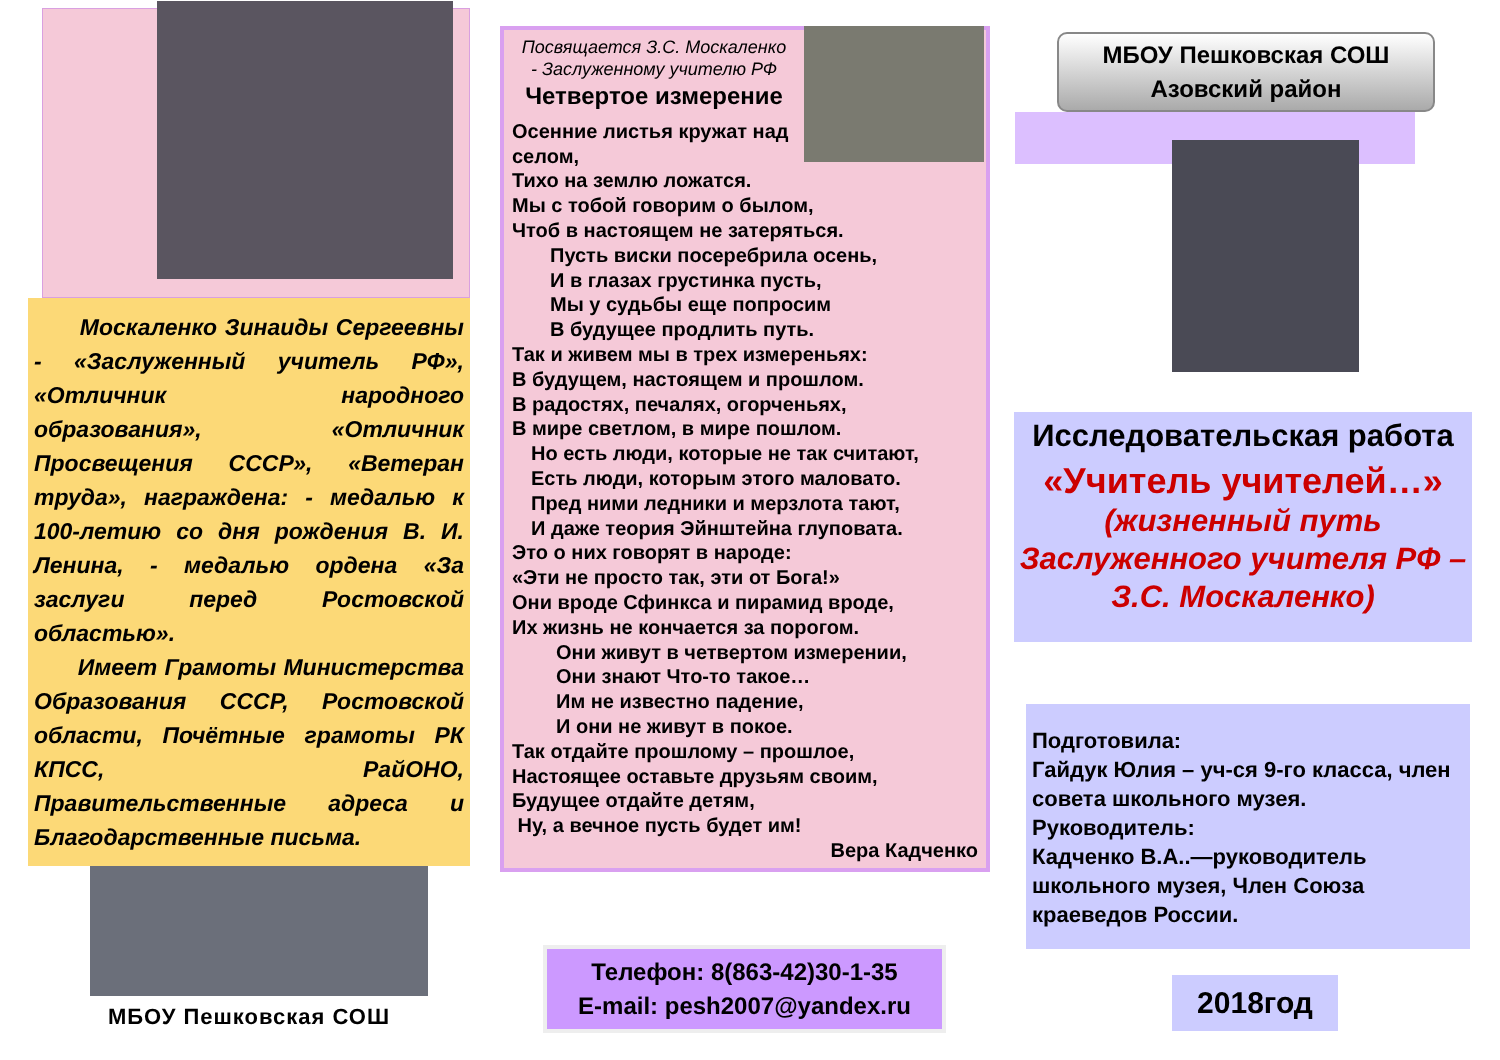Москаленко Зинаиды Сергеевны - «Заслуженный учитель РФ», «Отличник народного образования», «Отличник Просвещения СССР», «Ветеран труда», награждена: - медалью к 100-летию со дня рождения В. И. Ленина, - медалью ордена «За заслуги перед Ростовской областью».
Имеет Грамоты Министерства Образования СССР, Ростовской области, Почётные грамоты РК КПСС, РайОНО, Правительственные адреса и Благодарственные письма.
МБОУ Пешковская СОШ
Посвящается З.С. Москаленко
- Заслуженному учителю РФ
Четвертое измерение
Осенние листья кружат над селом,
Тихо на землю ложатся.
Мы с тобой говорим о былом,
Чтоб в настоящем не затеряться.
Пусть виски посеребрила осень,
И в глазах грустинка пусть,
Мы у судьбы еще попросим
В будущее продлить путь.
Так и живем мы в трех измереньях:
В будущем, настоящем и прошлом.
В радостях, печалях, огорченьях,
В мире светлом, в мире пошлом.
Но есть люди, которые не так считают,
Есть люди, которым этого маловато.
Пред ними ледники и мерзлота тают,
И даже теория Эйнштейна глуповата.
Это о них говорят в народе:
«Эти не просто так, эти от Бога!»
Они вроде Сфинкса и пирамид вроде,
Их жизнь не кончается за порогом.
Они живут в четвертом измерении,
Они знают Что-то такое…
Им не известно падение,
И они не живут в покое.
Так отдайте прошлому – прошлое,
Настоящее оставьте друзьям своим,
Будущее отдайте детям,
Ну, а вечное пусть будет им!
Вера Кадченко
Телефон: 8(863-42)30-1-35
E-mail: pesh2007@yandex.ru
МБОУ Пешковская СОШ
Азовский район
Исследовательская работа
«Учитель учителей…»
(жизненный путь Заслуженного учителя РФ – З.С. Москаленко)
Подготовила:
Гайдук Юлия – уч-ся 9-го класса, член совета школьного музея.
Руководитель:
Кадченко В.А..—руководитель школьного музея, Член Союза краеведов России.
2018год